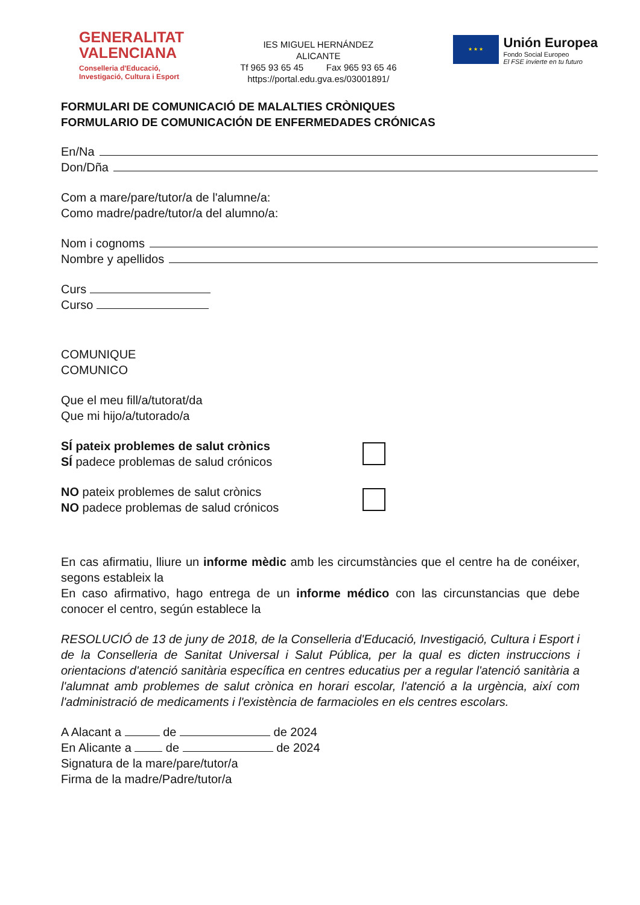GENERALITAT
VALENCIANA
Conselleria d'Educació,
Investigació, Cultura i Esport
IES MIGUEL HERNÁNDEZ
ALICANTE
Tf 965 93 65 45 Fax 965 93 65 46
https://portal.edu.gva.es/03001891/
★ ★ ★
Unión Europea
Fondo Social Europeo
El FSE invierte en tu futuro
FORMULARI DE COMUNICACIÓ DE MALALTIES CRÒNIQUES
FORMULARIO DE COMUNICACIÓN DE ENFERMEDADES CRÓNICAS
En/Na
Don/Dña
Com a mare/pare/tutor/a de l'alumne/a:
Como madre/padre/tutor/a del alumno/a:
Nom i cognoms
Nombre y apellidos
Curs
Curso
COMUNIQUE
COMUNICO
Que el meu fill/a/tutorat/da
Que mi hijo/a/tutorado/a
SÍ pateix problemes de salut crònics
SÍ padece problemas de salud crónicos
NO pateix problemes de salut crònics
NO padece problemas de salud crónicos
En cas afirmatiu, lliure un informe mèdic amb les circumstàncies que el centre ha de conéixer, segons estableix la
En caso afirmativo, hago entrega de un informe médico con las circunstancias que debe conocer el centro, según establece la
RESOLUCIÓ de 13 de juny de 2018, de la Conselleria d'Educació, Investigació, Cultura i Esport i de la Conselleria de Sanitat Universal i Salut Pública, per la qual es dicten instruccions i orientacions d'atenció sanitària específica en centres educatius per a regular l'atenció sanitària a l'alumnat amb problemes de salut crònica en horari escolar, l'atenció a la urgència, així com l'administració de medicaments i l'existència de farmacioles en els centres escolars.
A Alacant a de de 2024
En Alicante a de de 2024
Signatura de la mare/pare/tutor/a
Firma de la madre/Padre/tutor/a